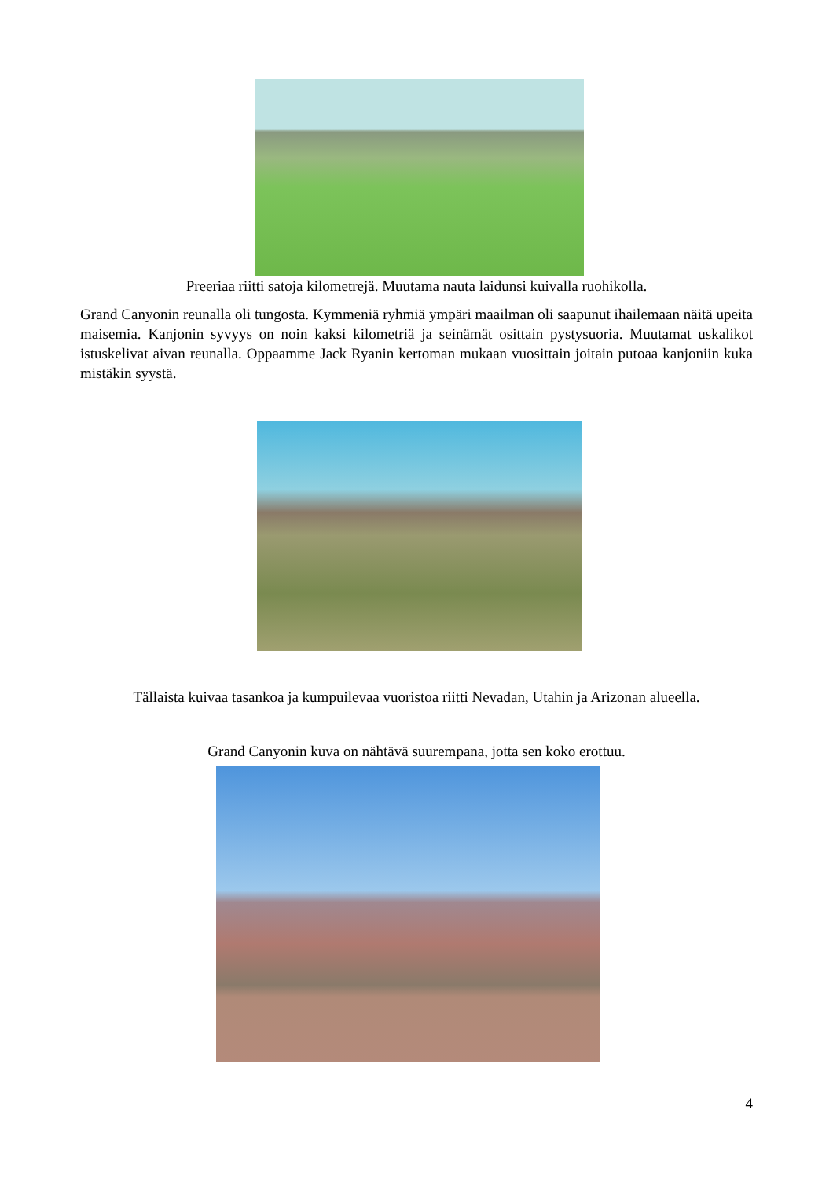Preeriaa riitti satoja kilometrejä. Muutama nauta laidunsi kuivalla ruohikolla.
Grand Canyonin reunalla oli tungosta. Kymmeniä ryhmiä ympäri maailman oli saapunut ihailemaan näitä upeita maisemia. Kanjonin syvyys on noin kaksi kilometriä ja seinämät osittain pystysuoria. Muutamat uskalikot istuskelivat aivan reunalla. Oppaamme Jack Ryanin kertoman mukaan vuosittain joitain putoaa kanjoniin kuka mistäkin syystä.
Tällaista kuivaa tasankoa ja kumpuilevaa vuoristoa riitti Nevadan, Utahin ja Arizonan alueella.
Grand Canyonin kuva on nähtävä suurempana, jotta sen koko erottuu.
4